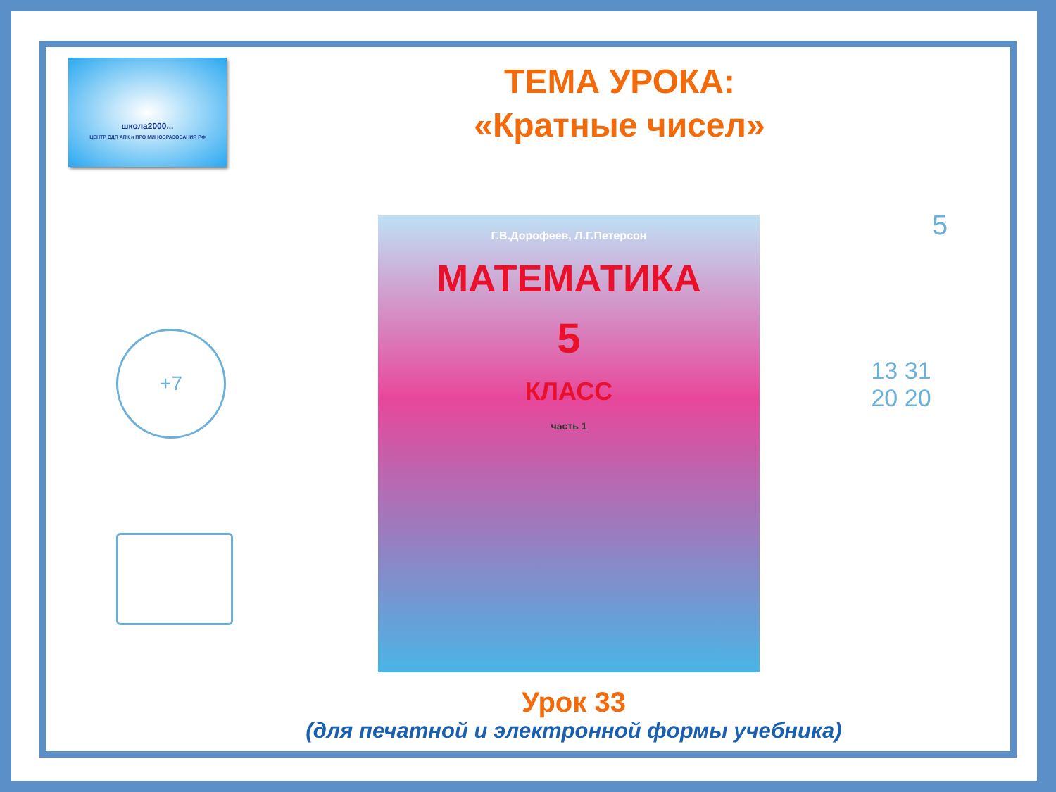школа2000...
ЦЕНТР СДП АПК и ПРО МИНОБРАЗОВАНИЯ РФ
ТЕМА УРОКА:
«Кратные чисел»
+7
5
13 31
20 20
Г.В.Дорофеев, Л.Г.Петерсон
МАТЕМАТИКА
5
КЛАСС
часть 1
Урок 33
(для печатной и электронной формы учебника)